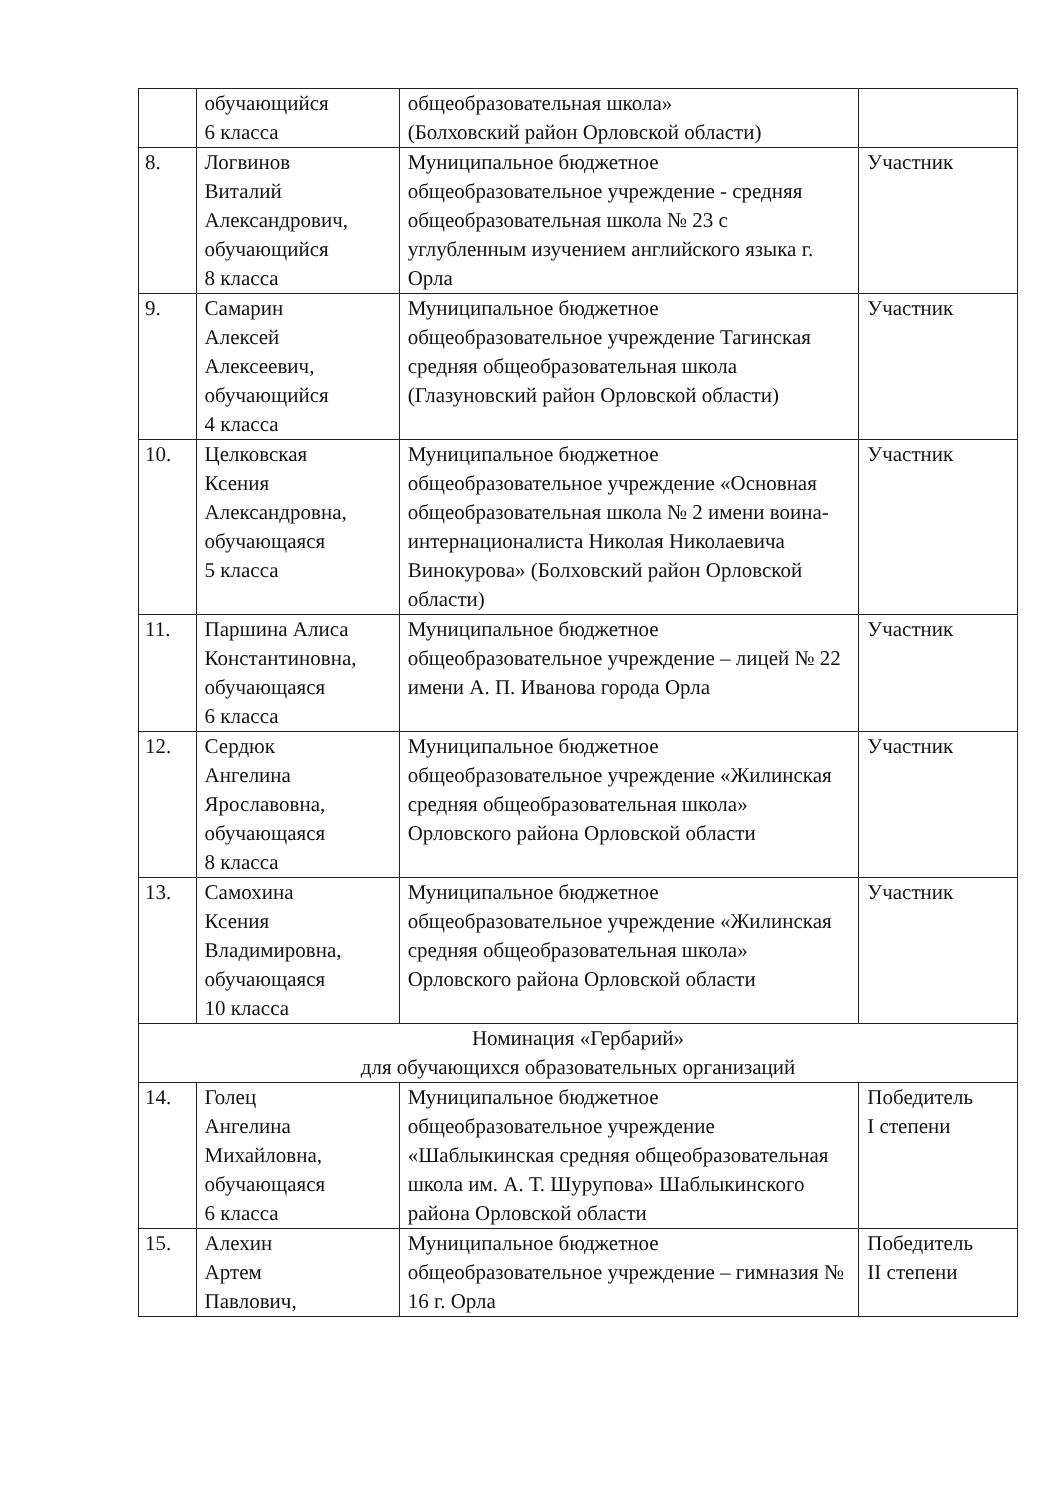| | обучающийся 6 класса | общеобразовательная школа» (Болховский район Орловской области) | |
| 8. | Логвинов Виталий Александрович, обучающийся 8 класса | Муниципальное бюджетное общеобразовательное учреждение - средняя общеобразовательная школа № 23 с углубленным изучением английского языка г. Орла | Участник |
| 9. | Самарин Алексей Алексеевич, обучающийся 4 класса | Муниципальное бюджетное общеобразовательное учреждение Тагинская средняя общеобразовательная школа (Глазуновский район Орловской области) | Участник |
| 10. | Целковская Ксения Александровна, обучающаяся 5 класса | Муниципальное бюджетное общеобразовательное учреждение «Основная общеобразовательная школа № 2 имени воина-интернационалиста Николая Николаевича Винокурова» (Болховский район Орловской области) | Участник |
| 11. | Паршина Алиса Константиновна, обучающаяся 6 класса | Муниципальное бюджетное общеобразовательное учреждение – лицей № 22 имени А. П. Иванова города Орла | Участник |
| 12. | Сердюк Ангелина Ярославовна, обучающаяся 8 класса | Муниципальное бюджетное общеобразовательное учреждение «Жилинская средняя общеобразовательная школа» Орловского района Орловской области | Участник |
| 13. | Самохина Ксения Владимировна, обучающаяся 10 класса | Муниципальное бюджетное общеобразовательное учреждение «Жилинская средняя общеобразовательная школа» Орловского района Орловской области | Участник |
| Номинация «Гербарий» для обучающихся образовательных организаций | | | |
| 14. | Голец Ангелина Михайловна, обучающаяся 6 класса | Муниципальное бюджетное общеобразовательное учреждение «Шаблыкинская средняя общеобразовательная школа им. А. Т. Шурупова» Шаблыкинского района Орловской области | Победитель I степени |
| 15. | Алехин Артем Павлович, | Муниципальное бюджетное общеобразовательное учреждение – гимназия № 16 г. Орла | Победитель II степени |